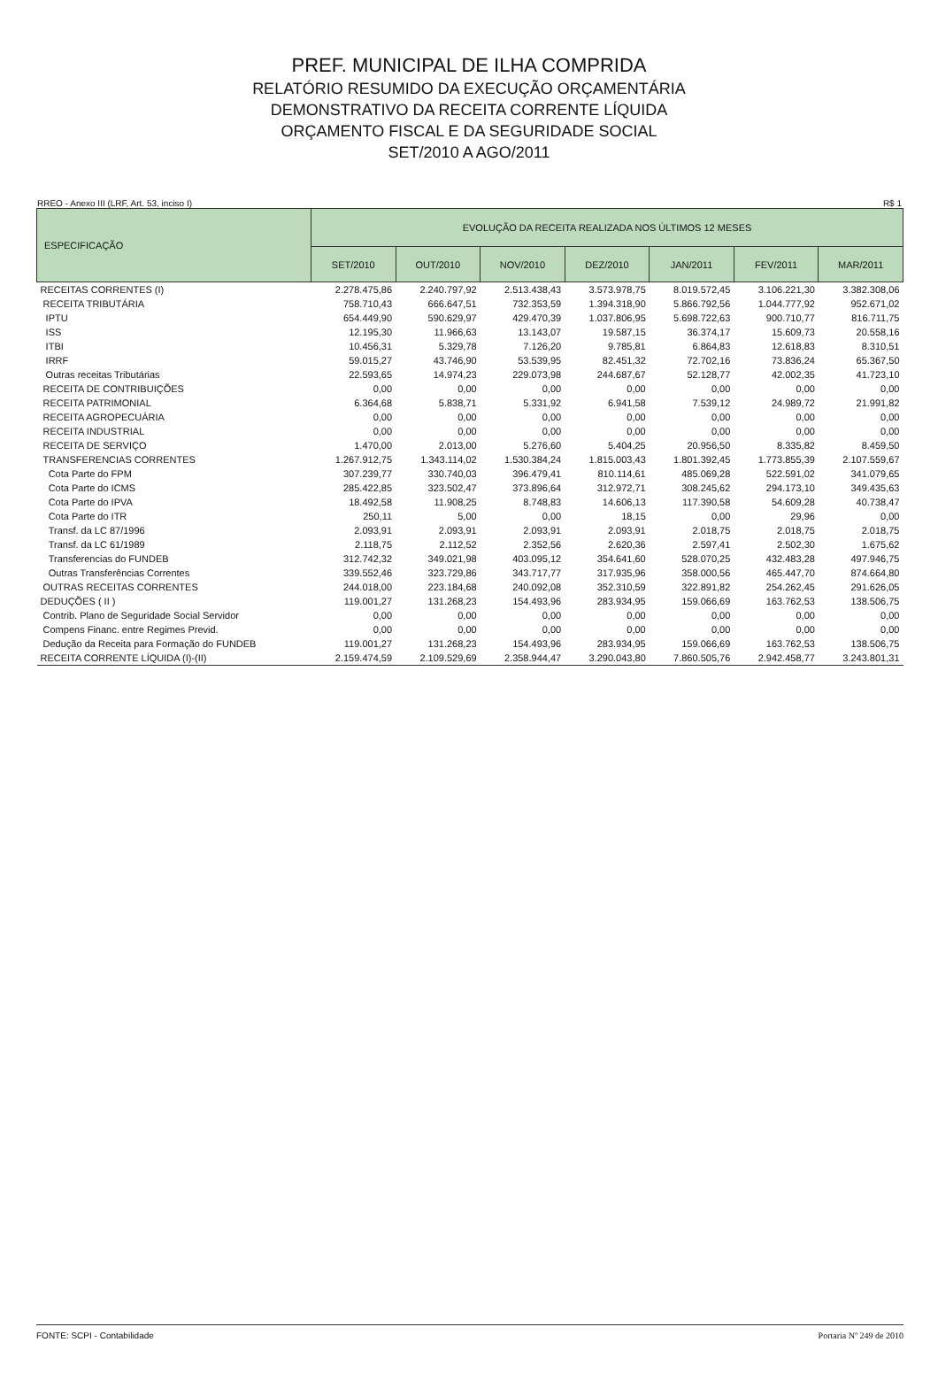PREF. MUNICIPAL DE ILHA COMPRIDA
RELATÓRIO RESUMIDO DA EXECUÇÃO ORÇAMENTÁRIA
DEMONSTRATIVO DA RECEITA CORRENTE LÍQUIDA
ORÇAMENTO FISCAL E DA SEGURIDADE SOCIAL
SET/2010 A AGO/2011
RREO - Anexo III (LRF, Art. 53, inciso I) R$ 1
| ESPECIFICAÇÃO | EVOLUÇÃO DA RECEITA REALIZADA NOS ÚLTIMOS 12 MESES | | | | | | |
| --- | --- | --- | --- | --- | --- | --- | --- |
| | SET/2010 | OUT/2010 | NOV/2010 | DEZ/2010 | JAN/2011 | FEV/2011 | MAR/2011 |
| RECEITAS CORRENTES (I) | 2.278.475,86 | 2.240.797,92 | 2.513.438,43 | 3.573.978,75 | 8.019.572,45 | 3.106.221,30 | 3.382.308,06 |
| RECEITA TRIBUTÁRIA | 758.710,43 | 666.647,51 | 732.353,59 | 1.394.318,90 | 5.866.792,56 | 1.044.777,92 | 952.671,02 |
| IPTU | 654.449,90 | 590.629,97 | 429.470,39 | 1.037.806,95 | 5.698.722,63 | 900.710,77 | 816.711,75 |
| ISS | 12.195,30 | 11.966,63 | 13.143,07 | 19.587,15 | 36.374,17 | 15.609,73 | 20.558,16 |
| ITBI | 10.456,31 | 5.329,78 | 7.126,20 | 9.785,81 | 6.864,83 | 12.618,83 | 8.310,51 |
| IRRF | 59.015,27 | 43.746,90 | 53.539,95 | 82.451,32 | 72.702,16 | 73.836,24 | 65.367,50 |
| Outras receitas Tributárias | 22.593,65 | 14.974,23 | 229.073,98 | 244.687,67 | 52.128,77 | 42.002,35 | 41.723,10 |
| RECEITA DE CONTRIBUIÇÕES | 0,00 | 0,00 | 0,00 | 0,00 | 0,00 | 0,00 | 0,00 |
| RECEITA PATRIMONIAL | 6.364,68 | 5.838,71 | 5.331,92 | 6.941,58 | 7.539,12 | 24.989,72 | 21.991,82 |
| RECEITA AGROPECUÁRIA | 0,00 | 0,00 | 0,00 | 0,00 | 0,00 | 0,00 | 0,00 |
| RECEITA INDUSTRIAL | 0,00 | 0,00 | 0,00 | 0,00 | 0,00 | 0,00 | 0,00 |
| RECEITA DE SERVIÇO | 1.470,00 | 2.013,00 | 5.276,60 | 5.404,25 | 20.956,50 | 8.335,82 | 8.459,50 |
| TRANSFERENCIAS CORRENTES | 1.267.912,75 | 1.343.114,02 | 1.530.384,24 | 1.815.003,43 | 1.801.392,45 | 1.773.855,39 | 2.107.559,67 |
| Cota Parte do FPM | 307.239,77 | 330.740,03 | 396.479,41 | 810.114,61 | 485.069,28 | 522.591,02 | 341.079,65 |
| Cota Parte do ICMS | 285.422,85 | 323.502,47 | 373.896,64 | 312.972,71 | 308.245,62 | 294.173,10 | 349.435,63 |
| Cota Parte do IPVA | 18.492,58 | 11.908,25 | 8.748,83 | 14.606,13 | 117.390,58 | 54.609,28 | 40.738,47 |
| Cota Parte do ITR | 250,11 | 5,00 | 0,00 | 18,15 | 0,00 | 29,96 | 0,00 |
| Transf. da LC 87/1996 | 2.093,91 | 2.093,91 | 2.093,91 | 2.093,91 | 2.018,75 | 2.018,75 | 2.018,75 |
| Transf. da LC 61/1989 | 2.118,75 | 2.112,52 | 2.352,56 | 2.620,36 | 2.597,41 | 2.502,30 | 1.675,62 |
| Transferencias do FUNDEB | 312.742,32 | 349.021,98 | 403.095,12 | 354.641,60 | 528.070,25 | 432.483,28 | 497.946,75 |
| Outras Transferências Correntes | 339.552,46 | 323.729,86 | 343.717,77 | 317.935,96 | 358.000,56 | 465.447,70 | 874.664,80 |
| OUTRAS RECEITAS CORRENTES | 244.018,00 | 223.184,68 | 240.092,08 | 352.310,59 | 322.891,82 | 254.262,45 | 291.626,05 |
| DEDUÇÕES ( II ) | 119.001,27 | 131.268,23 | 154.493,96 | 283.934,95 | 159.066,69 | 163.762,53 | 138.506,75 |
| Contrib. Plano de Seguridade Social Servidor | 0,00 | 0,00 | 0,00 | 0,00 | 0,00 | 0,00 | 0,00 |
| Compens Financ. entre Regimes Previd. | 0,00 | 0,00 | 0,00 | 0,00 | 0,00 | 0,00 | 0,00 |
| Dedução da Receita para Formação do FUNDEB | 119.001,27 | 131.268,23 | 154.493,96 | 283.934,95 | 159.066,69 | 163.762,53 | 138.506,75 |
| RECEITA CORRENTE LÍQUIDA (I)-(II) | 2.159.474,59 | 2.109.529,69 | 2.358.944,47 | 3.290.043,80 | 7.860.505,76 | 2.942.458,77 | 3.243.801,31 |
FONTE: SCPI - Contabilidade Portaria Nº 249 de 2010